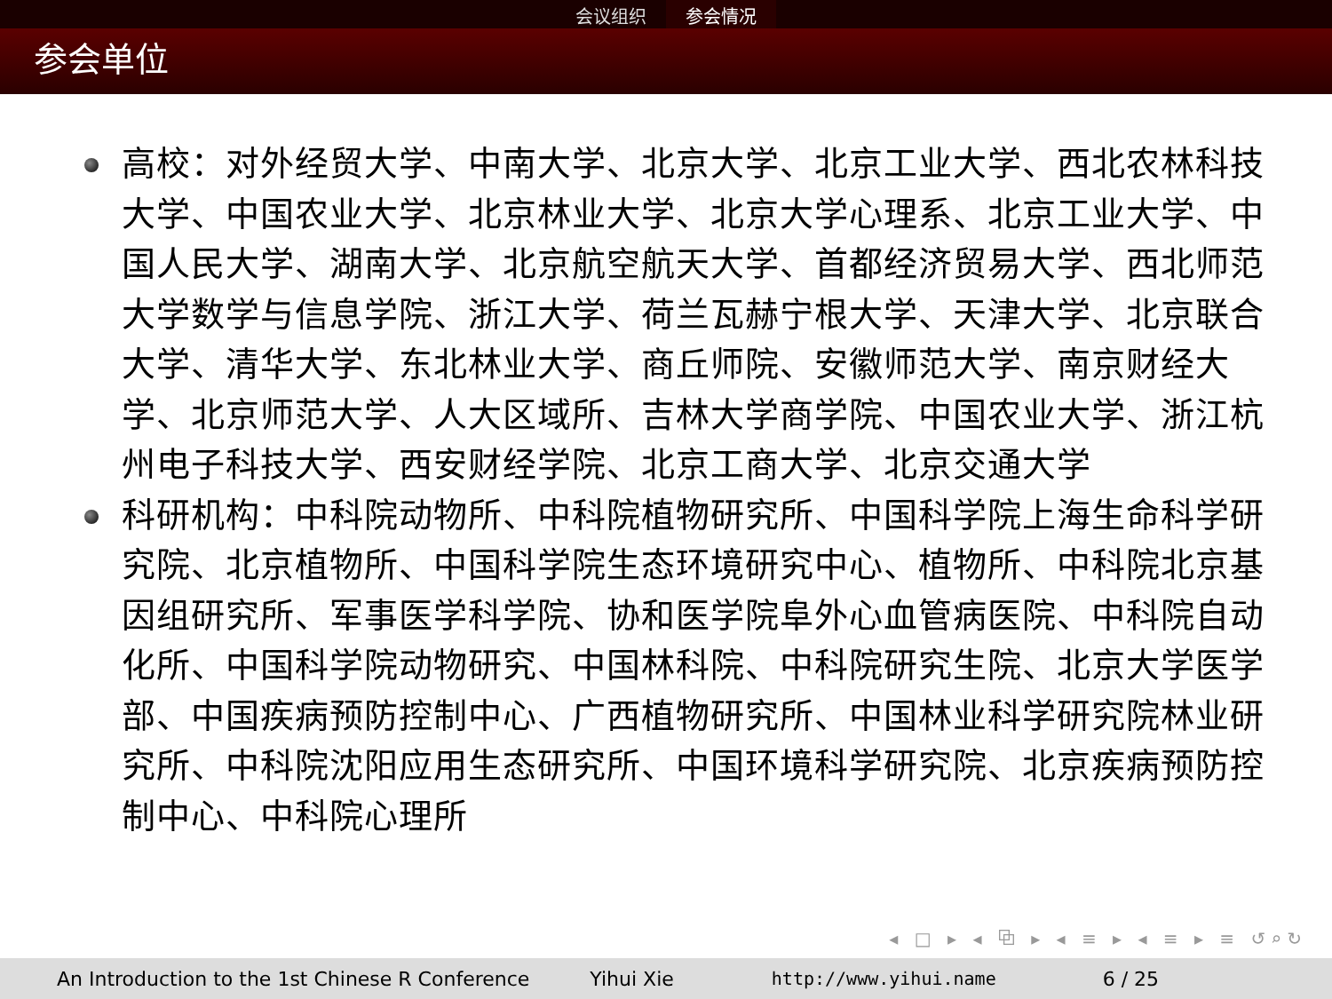会议组织 参会情况
参会单位
高校：对外经贸大学、中南大学、北京大学、北京工业大学、西北农林科技大学、中国农业大学、北京林业大学、北京大学心理系、北京工业大学、中国人民大学、湖南大学、北京航空航天大学、首都经济贸易大学、西北师范大学数学与信息学院、浙江大学、荷兰瓦赫宁根大学、天津大学、北京联合大学、清华大学、东北林业大学、商丘师院、安徽师范大学、南京财经大学、北京师范大学、人大区域所、吉林大学商学院、中国农业大学、浙江杭州电子科技大学、西安财经学院、北京工商大学、北京交通大学
科研机构：中科院动物所、中科院植物研究所、中国科学院上海生命科学研究院、北京植物所、中国科学院生态环境研究中心、植物所、中科院北京基因组研究所、军事医学科学院、协和医学院阜外心血管病医院、中科院自动化所、中国科学院动物研究、中国林科院、中科院研究生院、北京大学医学部、中国疾病预防控制中心、广西植物研究所、中国林业科学研究院林业研究所、中科院沈阳应用生态研究所、中国环境科学研究院、北京疾病预防控制中心、中科院心理所
◂ □ ▸ ◂ ⧉ ▸ ◂ ≡ ▸ ◂ ≡ ▸ ≡ ↺⌕↻
An Introduction to the 1st Chinese R Conference Yihui Xie http://www.yihui.name 6 / 25